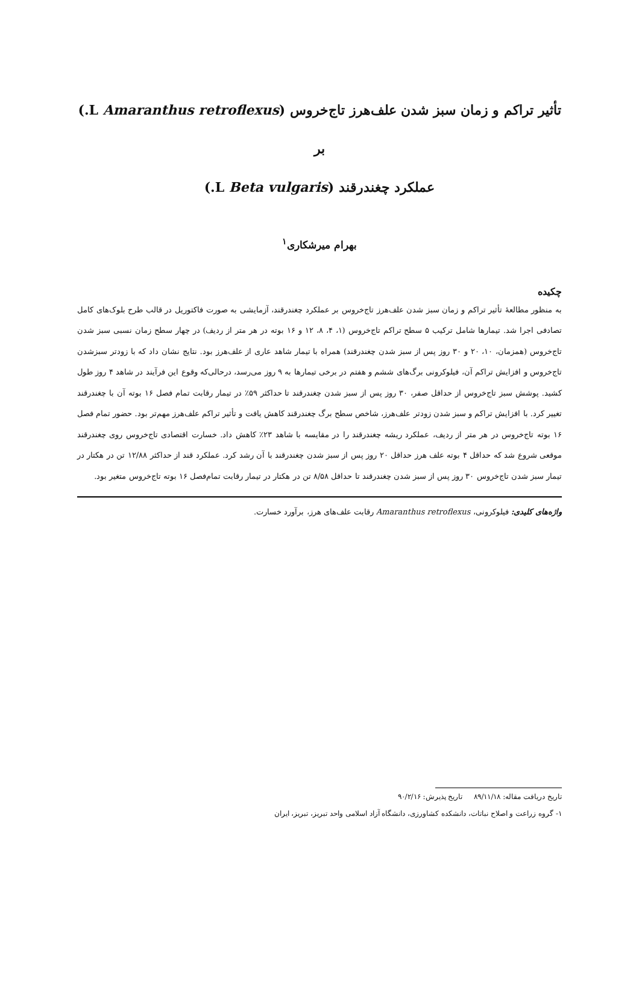تأثیر تراکم و زمان سبز شدن علف‌هرز تاج‌خروس (Amaranthus retroflexus L.) بر
عملکرد چغندرقند (Beta vulgaris L.)
بهرام میرشکاری<sup>۱</sup>
چکیده
به منظور مطالعهٔ تأثیر تراکم و زمان سبز شدن علف‌هرز تاج‌خروس بر عملکرد چغندرقند، آزمایشی به صورت فاکتوریل در قالب طرح بلوک‌های کامل تصادفی اجرا شد. تیمارها شامل ترکیب ۵ سطح تراکم تاج‌خروس (۱، ۴، ۸، ۱۲ و ۱۶ بوته در هر متر از ردیف) در چهار سطح زمان نسبی سبز شدن تاج‌خروس (همزمان، ۱۰، ۲۰ و ۳۰ روز پس از سبز شدن چغندرقند) همراه با تیمار شاهد عاری از علف‌هرز بود. نتایج نشان داد که با زودتر سبزشدن تاج‌خروس و افزایش تراکم آن، فیلوکرونی برگ‌های ششم و هفتم در برخی تیمارها به ۹ روز می‌رسد، درحالی‌که وقوع این فرآیند در شاهد ۴ روز طول کشید. پوشش سبز تاج‌خروس از حداقل صفر، ۳۰ روز پس از سبز شدن چغندرقند تا حداکثر ۵۹٪ در تیمار رقابت تمام فصل ۱۶ بوته آن با چغندرقند تغییر کرد. با افزایش تراکم و سبز شدن زودتر علف‌هرز، شاخص سطح برگ چغندرقند کاهش یافت و تأثیر تراکم علف‌هرز مهم‌تر بود. حضور تمام فصل ۱۶ بوته تاج‌خروس در هر متر از ردیف، عملکرد ریشه چغندرقند را در مقایسه با شاهد ۲۳٪ کاهش داد. خسارت اقتصادی تاج‌خروس روی چغندرقند موقعی شروع شد که حداقل ۴ بوته علف هرز حداقل ۲۰ روز پس از سبز شدن چغندرقند با آن رشد کرد. عملکرد قند از حداکثر ۱۲/۸۸ تن در هکتار در تیمار سبز شدن تاج‌خروس ۳۰ روز پس از سبز شدن چغندرقند تا حداقل ۸/۵۸ تن در هکتار در تیمار رقابت تمام‌فصل ۱۶ بوته تاج‌خروس متغیر بود.
واژه‌های کلیدی: فیلوکرونی، Amaranthus retroflexus رقابت علف‌های هرز، برآورد خسارت.
تاریخ دریافت مقاله: ۸۹/۱۱/۱۸ تاریخ پذیرش: ۹۰/۲/۱۶
۱- گروه زراعت و اصلاح نباتات، دانشکده کشاورزی، دانشگاه آزاد اسلامی واحد تبریز، تبریز، ایران